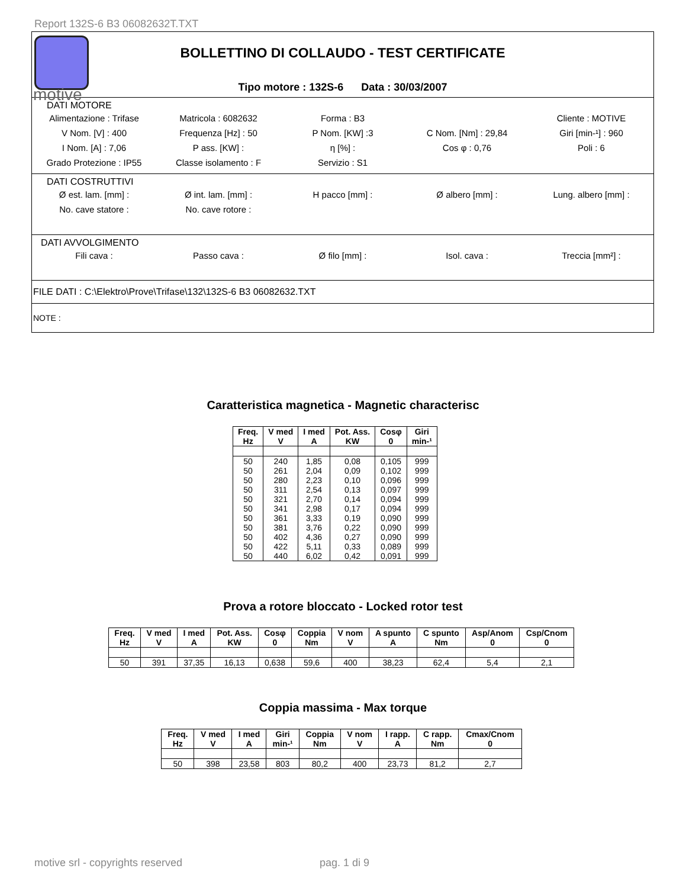Report 132S-6 B3 06082632T.TXT
motive
BOLLETTINO DI COLLAUDO - TEST CERTIFICATE
Tipo motore : 132S-6 Data : 30/03/2007
DATI MOTORE
| Alimentazione : Trifase | Matricola : 6082632 | Forma : B3 | | Cliente : MOTIVE |
| V Nom. [V] : 400 | Frequenza [Hz] : 50 | P Nom. [KW] :3 | C Nom. [Nm] : 29,84 | Giri [min-¹] : 960 |
| I Nom. [A] : 7,06 | P ass. [KW] : | η [%] : | Cos φ : 0,76 | Poli : 6 |
| Grado Protezione : IP55 | Classe isolamento : F | Servizio : S1 | | |
DATI COSTRUTTIVI
| Ø est. lam. [mm] : | Ø int. lam. [mm] : | H pacco [mm] : | Ø albero [mm] : | Lung. albero [mm] : |
| No. cave statore : | No. cave rotore : | | | |
DATI AVVOLGIMENTO
| Fili cava : | Passo cava : | Ø filo [mm] : | Isol. cava : | Treccia [mm²] : |
FILE DATI : C:\Elektro\Prove\Trifase\132\132S-6 B3 06082632.TXT
NOTE :
Caratteristica magnetica - Magnetic characterisc
| Freq. Hz | V med V | I med A | Pot. Ass. KW | Cosφ 0 | Giri min-¹ |
| --- | --- | --- | --- | --- | --- |
| 50 | 240 | 1,85 | 0,08 | 0,105 | 999 |
| 50 | 261 | 2,04 | 0,09 | 0,102 | 999 |
| 50 | 280 | 2,23 | 0,10 | 0,096 | 999 |
| 50 | 311 | 2,54 | 0,13 | 0,097 | 999 |
| 50 | 321 | 2,70 | 0,14 | 0,094 | 999 |
| 50 | 341 | 2,98 | 0,17 | 0,094 | 999 |
| 50 | 361 | 3,33 | 0,19 | 0,090 | 999 |
| 50 | 381 | 3,76 | 0,22 | 0,090 | 999 |
| 50 | 402 | 4,36 | 0,27 | 0,090 | 999 |
| 50 | 422 | 5,11 | 0,33 | 0,089 | 999 |
| 50 | 440 | 6,02 | 0,42 | 0,091 | 999 |
Prova a rotore bloccato - Locked rotor test
| Freq. Hz | V med V | I med A | Pot. Ass. KW | Cosφ 0 | Coppia Nm | V nom V | A spunto A | C spunto Nm | Asp/Anom 0 | Csp/Cnom 0 |
| --- | --- | --- | --- | --- | --- | --- | --- | --- | --- | --- |
| 50 | 391 | 37,35 | 16,13 | 0,638 | 59,6 | 400 | 38,23 | 62,4 | 5,4 | 2,1 |
Coppia massima - Max torque
| Freq. Hz | V med V | I med A | Giri min-¹ | Coppia Nm | V nom V | I rapp. A | C rapp. Nm | Cmax/Cnom 0 |
| --- | --- | --- | --- | --- | --- | --- | --- | --- |
| 50 | 398 | 23,58 | 803 | 80,2 | 400 | 23,73 | 81,2 | 2,7 |
motive srl - copyrights reserved
pag. 1 di 9